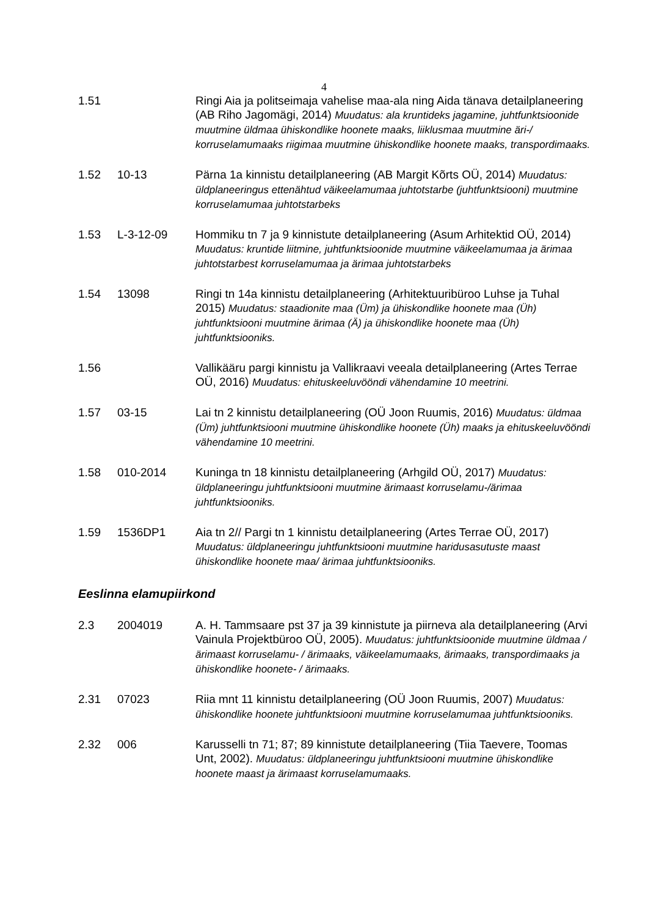4
| 1.51 | | Ringi Aia ja politseimaja vahelise maa-ala ning Aida tänava detailplaneering (AB Riho Jagomägi, 2014) Muudatus: ala kruntideks jagamine, juhtfunktsioonide muutmine üldmaa ühiskondlike hoonete maaks, liiklusmaa muutmine äri-/ korruselamumaaks riigimaa muutmine ühiskondlike hoonete maaks, transpordimaaks. |
| 1.52 | 10-13 | Pärna 1a kinnistu detailplaneering (AB Margit Kõrts OÜ, 2014) Muudatus: üldplaneeringus ettenähtud väikeelamumaa juhtotstarbe (juhtfunktsiooni) muutmine korruselamumaa juhtotstarbeks |
| 1.53 | L-3-12-09 | Hommiku tn 7 ja 9 kinnistute detailplaneering (Asum Arhitektid OÜ, 2014) Muudatus: kruntide liitmine, juhtfunktsioonide muutmine väikeelamumaa ja ärimaa juhtotstarbest korruselamumaa ja ärimaa juhtotstarbeks |
| 1.54 | 13098 | Ringi tn 14a kinnistu detailplaneering (Arhitektuuribüroo Luhse ja Tuhal 2015) Muudatus: staadionite maa (Üm) ja ühiskondlike hoonete maa (Üh) juhtfunktsiooni muutmine ärimaa (Ä) ja ühiskondlike hoonete maa (Üh) juhtfunktsiooniks. |
| 1.56 | | Vallikääru pargi kinnistu ja Vallikraavi veeala detailplaneering (Artes Terrae OÜ, 2016) Muudatus: ehituskeeluvööndi vähendamine 10 meetrini. |
| 1.57 | 03-15 | Lai tn 2 kinnistu detailplaneering (OÜ Joon Ruumis, 2016) Muudatus: üldmaa (Üm) juhtfunktsiooni muutmine ühiskondlike hoonete (Üh) maaks ja ehituskeeluvööndi vähendamine 10 meetrini. |
| 1.58 | 010-2014 | Kuninga tn 18 kinnistu detailplaneering (Arhgild OÜ, 2017) Muudatus: üldplaneeringu juhtfunktsiooni muutmine ärimaast korruselamu-/ärimaa juhtfunktsiooniks. |
| 1.59 | 1536DP1 | Aia tn 2// Pargi tn 1 kinnistu detailplaneering (Artes Terrae OÜ, 2017) Muudatus: üldplaneeringu juhtfunktsiooni muutmine haridusasutuste maast ühiskondlike hoonete maa/ ärimaa juhtfunktsiooniks. |
Eeslinna elamupiirkond
| 2.3 | 2004019 | A. H. Tammsaare pst 37 ja 39 kinnistute ja piirneva ala detailplaneering (Arvi Vainula Projektbüroo OÜ, 2005). Muudatus: juhtfunktsioonide muutmine üldmaa /ärimaast korruselamu- / ärimaaks, väikeelamumaaks, ärimaaks, transpordimaaks ja ühiskondlike hoonete- / ärimaaks. |
| 2.31 | 07023 | Riia mnt 11 kinnistu detailplaneering (OÜ Joon Ruumis, 2007) Muudatus: ühiskondlike hoonete juhtfunktsiooni muutmine korruselamumaa juhtfunktsiooniks. |
| 2.32 | 006 | Karusselli tn 71; 87; 89 kinnistute detailplaneering (Tiia Taevere, Toomas Unt, 2002). Muudatus: üldplaneeringu juhtfunktsiooni muutmine ühiskondlike hoonete maast ja ärimaast korruselamumaaks. |